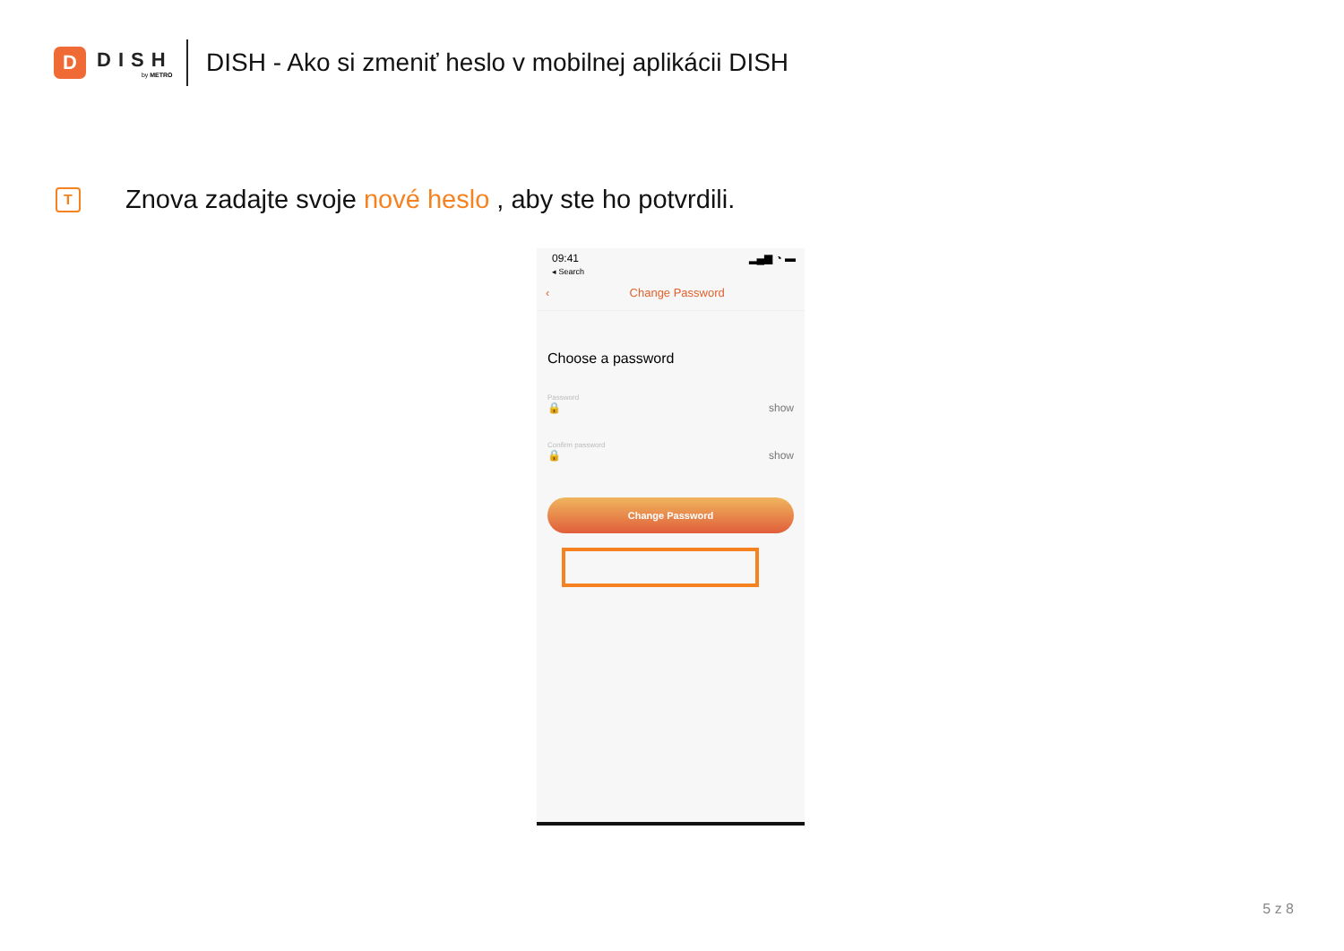D
DISH
by METRO
DISH - Ako si zmeniť heslo v mobilnej aplikácii DISH
T
Znova zadajte svoje nové heslo , aby ste ho potvrdili.
09:41
◂ Search ▂▄▆ ◔ ▬
‹ Change Password
Choose a password
Password
🔒 show
Confirm password
🔒 show
Change Password
5 z 8